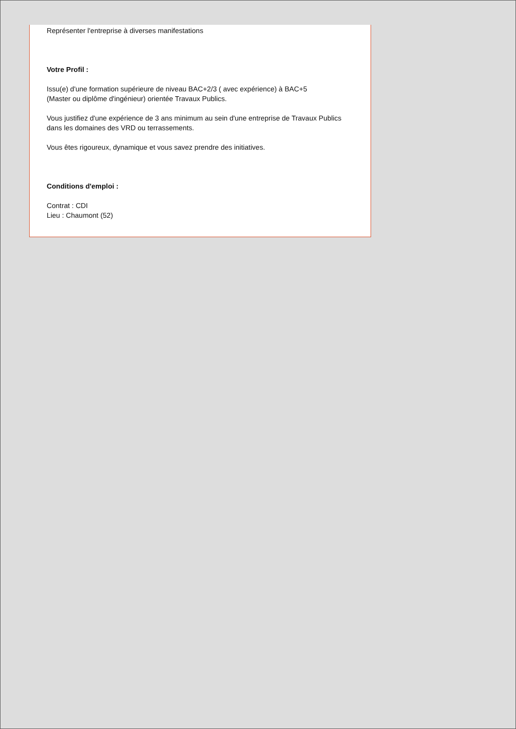Représenter l'entreprise à diverses manifestations
Votre Profil :
Issu(e) d'une formation supérieure de niveau BAC+2/3 ( avec expérience) à BAC+5
(Master ou diplôme d'ingénieur) orientée Travaux Publics.
Vous justifiez d'une expérience de 3 ans minimum au sein d'une entreprise de Travaux Publics dans les domaines des VRD ou terrassements.
Vous êtes rigoureux, dynamique et vous savez prendre des initiatives.
Conditions d'emploi :
Contrat : CDI
Lieu : Chaumont (52)